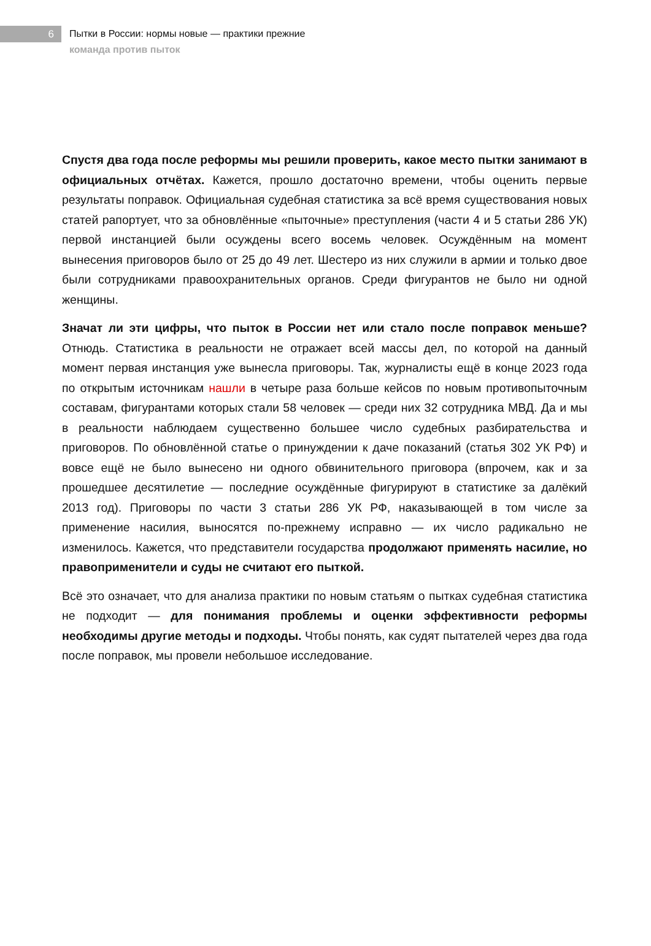6
Пытки в России: нормы новые — практики прежние
команда против пыток
Спустя два года после реформы мы решили проверить, какое место пытки занимают в официальных отчётах. Кажется, прошло достаточно времени, чтобы оценить первые результаты поправок. Официальная судебная статистика за всё время существования новых статей рапортует, что за обновлённые «пыточные» преступления (части 4 и 5 статьи 286 УК) первой инстанцией были осуждены всего восемь человек. Осуждённым на момент вынесения приговоров было от 25 до 49 лет. Шестеро из них служили в армии и только двое были сотрудниками правоохранительных органов. Среди фигурантов не было ни одной женщины.
Значат ли эти цифры, что пыток в России нет или стало после поправок меньше? Отнюдь. Статистика в реальности не отражает всей массы дел, по которой на данный момент первая инстанция уже вынесла приговоры. Так, журналисты ещё в конце 2023 года по открытым источникам нашли в четыре раза больше кейсов по новым противопыточным составам, фигурантами которых стали 58 человек — среди них 32 сотрудника МВД. Да и мы в реальности наблюдаем существенно большее число судебных разбирательства и приговоров. По обновлённой статье о принуждении к даче показаний (статья 302 УК РФ) и вовсе ещё не было вынесено ни одного обвинительного приговора (впрочем, как и за прошедшее десятилетие — последние осуждённые фигурируют в статистике за далёкий 2013 год). Приговоры по части 3 статьи 286 УК РФ, наказывающей в том числе за применение насилия, выносятся по-прежнему исправно — их число радикально не изменилось. Кажется, что представители государства продолжают применять насилие, но правоприменители и суды не считают его пыткой.
Всё это означает, что для анализа практики по новым статьям о пытках судебная статистика не подходит — для понимания проблемы и оценки эффективности реформы необходимы другие методы и подходы. Чтобы понять, как судят пытателей через два года после поправок, мы провели небольшое исследование.